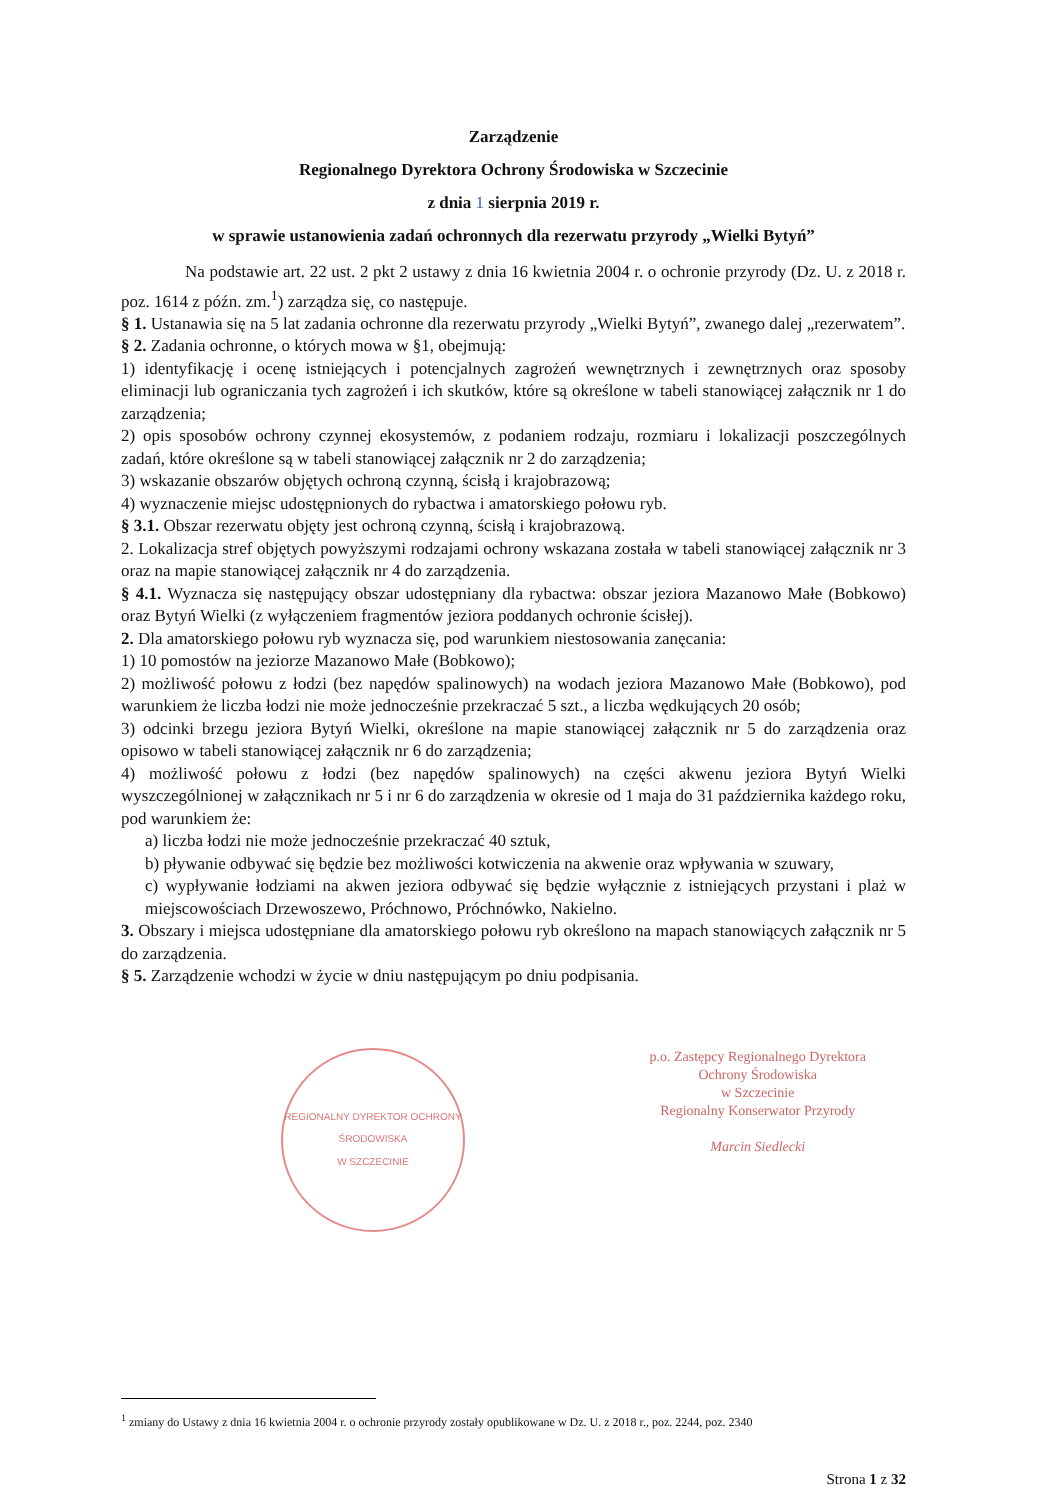Zarządzenie
Regionalnego Dyrektora Ochrony Środowiska w Szczecinie
z dnia 1 sierpnia 2019 r.
w sprawie ustanowienia zadań ochronnych dla rezerwatu przyrody „Wielki Bytyń”
Na podstawie art. 22 ust. 2 pkt 2 ustawy z dnia 16 kwietnia 2004 r. o ochronie przyrody (Dz. U. z 2018 r. poz. 1614 z późn. zm.<sup>1</sup>) zarządza się, co następuje.
§ 1. Ustanawia się na 5 lat zadania ochronne dla rezerwatu przyrody „Wielki Bytyń”, zwanego dalej „rezerwatem”.
§ 2. Zadania ochronne, o których mowa w §1, obejmują:
1) identyfikację i ocenę istniejących i potencjalnych zagrożeń wewnętrznych i zewnętrznych oraz sposoby eliminacji lub ograniczania tych zagrożeń i ich skutków, które są określone w tabeli stanowiącej załącznik nr 1 do zarządzenia;
2) opis sposobów ochrony czynnej ekosystemów, z podaniem rodzaju, rozmiaru i lokalizacji poszczególnych zadań, które określone są w tabeli stanowiącej załącznik nr 2 do zarządzenia;
3) wskazanie obszarów objętych ochroną czynną, ścisłą i krajobrazową;
4) wyznaczenie miejsc udostępnionych do rybactwa i amatorskiego połowu ryb.
§ 3.1. Obszar rezerwatu objęty jest ochroną czynną, ścisłą i krajobrazową.
2. Lokalizacja stref objętych powyższymi rodzajami ochrony wskazana została w tabeli stanowiącej załącznik nr 3 oraz na mapie stanowiącej załącznik nr 4 do zarządzenia.
§ 4.1. Wyznacza się następujący obszar udostępniany dla rybactwa: obszar jeziora Mazanowo Małe (Bobkowo) oraz Bytyń Wielki (z wyłączeniem fragmentów jeziora poddanych ochronie ścisłej).
2. Dla amatorskiego połowu ryb wyznacza się, pod warunkiem niestosowania zanęcania:
1) 10 pomostów na jeziorze Mazanowo Małe (Bobkowo);
2) możliwość połowu z łodzi (bez napędów spalinowych) na wodach jeziora Mazanowo Małe (Bobkowo), pod warunkiem że liczba łodzi nie może jednocześnie przekraczać 5 szt., a liczba wędkujących 20 osób;
3) odcinki brzegu jeziora Bytyń Wielki, określone na mapie stanowiącej załącznik nr 5 do zarządzenia oraz opisowo w tabeli stanowiącej załącznik nr 6 do zarządzenia;
4) możliwość połowu z łodzi (bez napędów spalinowych) na części akwenu jeziora Bytyń Wielki wyszczególnionej w załącznikach nr 5 i nr 6 do zarządzenia w okresie od 1 maja do 31 października każdego roku, pod warunkiem że:
a) liczba łodzi nie może jednocześnie przekraczać 40 sztuk,
b) pływanie odbywać się będzie bez możliwości kotwiczenia na akwenie oraz wpływania w szuwary,
c) wypływanie łodziami na akwen jeziora odbywać się będzie wyłącznie z istniejących przystani i plaż w miejscowościach Drzewoszewo, Próchnowo, Próchnówko, Nakielno.
3. Obszary i miejsca udostępniane dla amatorskiego połowu ryb określono na mapach stanowiących załącznik nr 5 do zarządzenia.
§ 5. Zarządzenie wchodzi w życie w dniu następującym po dniu podpisania.
REGIONALNY DYREKTOR OCHRONY ŚRODOWISKA
W SZCZECINIE
p.o. Zastępcy Regionalnego Dyrektora
Ochrony Środowiska
w Szczecinie
Regionalny Konserwator Przyrody
Marcin Siedlecki
<sup>1</sup> zmiany do Ustawy z dnia 16 kwietnia 2004 r. o ochronie przyrody zostały opublikowane w Dz. U. z 2018 r., poz. 2244, poz. 2340
Strona 1 z 32